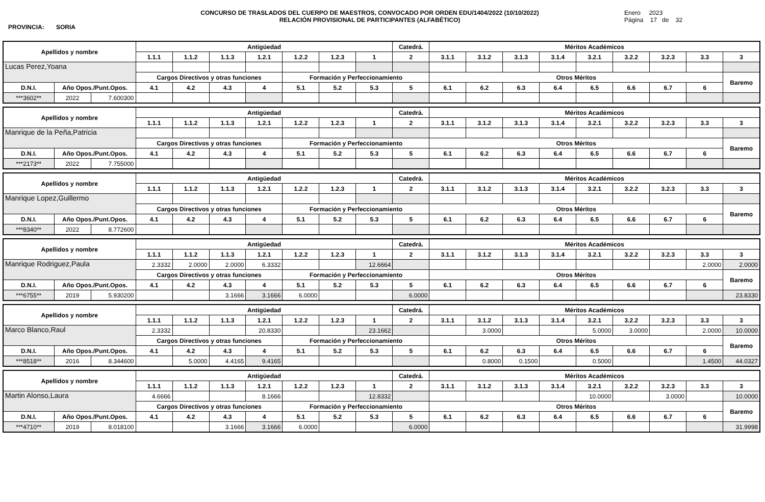PROVINCIA: SORIA
CONCURSO DE TRASLADOS DEL CUERPO DE MAESTROS, CONVOCADO POR ORDEN EDU/1404/2022 (10/10/2022)
RELACIÓN PROVISIONAL DE PARTICIPANTES (ALFABÉTICO)
Enero 2023
Página 17 de 32
| Apellidos y nombre | | | Antigüedad | | | | | | | Catedrá. | Méritos Académicos | | | | | | | | |
| --- | --- | --- | --- | --- | --- | --- | --- | --- | --- | --- | --- | --- | --- | --- | --- | --- | --- | --- | --- |
| | | | 1.1.1 | 1.1.2 | 1.1.3 | 1.2.1 | 1.2.2 | 1.2.3 | 1 | 2 | 3.1.1 | 3.1.2 | 3.1.3 | 3.1.4 | 3.2.1 | 3.2.2 | 3.2.3 | 3.3 | 3 |
| Lucas Perez,Yoana | | | | | | | | | | | | | | | | | | | |
| | | | Cargos Directivos y otras funciones | | | | Formación y Perfeccionamiento | | | | Otros Méritos | | | | | | | | Baremo |
| D.N.I. | Año Opos./Punt.Opos. | | 4.1 | 4.2 | 4.3 | 4 | 5.1 | 5.2 | 5.3 | 5 | 6.1 | 6.2 | 6.3 | 6.4 | 6.5 | 6.6 | 6.7 | 6 | |
| ***3602** | 2022 | 7.600300 | | | | | | | | | | | | | | | | | |
| Apellidos y nombre | | | Antigüedad | | | | | | | Catedrá. | Méritos Académicos | | | | | | | | |
| --- | --- | --- | --- | --- | --- | --- | --- | --- | --- | --- | --- | --- | --- | --- | --- | --- | --- | --- | --- |
| | | | 1.1.1 | 1.1.2 | 1.1.3 | 1.2.1 | 1.2.2 | 1.2.3 | 1 | 2 | 3.1.1 | 3.1.2 | 3.1.3 | 3.1.4 | 3.2.1 | 3.2.2 | 3.2.3 | 3.3 | 3 |
| Manrique de la Peña,Patricia | | | | | | | | | | | | | | | | | | | |
| | | | Cargos Directivos y otras funciones | | | | Formación y Perfeccionamiento | | | | Otros Méritos | | | | | | | | Baremo |
| D.N.I. | Año Opos./Punt.Opos. | | 4.1 | 4.2 | 4.3 | 4 | 5.1 | 5.2 | 5.3 | 5 | 6.1 | 6.2 | 6.3 | 6.4 | 6.5 | 6.6 | 6.7 | 6 | |
| ***2173** | 2022 | 7.755000 | | | | | | | | | | | | | | | | | |
| Apellidos y nombre | | | Antigüedad | | | | | | | Catedrá. | Méritos Académicos | | | | | | | | |
| --- | --- | --- | --- | --- | --- | --- | --- | --- | --- | --- | --- | --- | --- | --- | --- | --- | --- | --- | --- |
| | | | 1.1.1 | 1.1.2 | 1.1.3 | 1.2.1 | 1.2.2 | 1.2.3 | 1 | 2 | 3.1.1 | 3.1.2 | 3.1.3 | 3.1.4 | 3.2.1 | 3.2.2 | 3.2.3 | 3.3 | 3 |
| Manrique Lopez,Guillermo | | | | | | | | | | | | | | | | | | | |
| | | | Cargos Directivos y otras funciones | | | | Formación y Perfeccionamiento | | | | Otros Méritos | | | | | | | | Baremo |
| D.N.I. | Año Opos./Punt.Opos. | | 4.1 | 4.2 | 4.3 | 4 | 5.1 | 5.2 | 5.3 | 5 | 6.1 | 6.2 | 6.3 | 6.4 | 6.5 | 6.6 | 6.7 | 6 | |
| ***8340** | 2022 | 8.772600 | | | | | | | | | | | | | | | | | |
| Apellidos y nombre | | | Antigüedad | | | | | | | Catedrá. | Méritos Académicos | | | | | | | | |
| --- | --- | --- | --- | --- | --- | --- | --- | --- | --- | --- | --- | --- | --- | --- | --- | --- | --- | --- | --- |
| | | | 1.1.1 | 1.1.2 | 1.1.3 | 1.2.1 | 1.2.2 | 1.2.3 | 1 | 2 | 3.1.1 | 3.1.2 | 3.1.3 | 3.1.4 | 3.2.1 | 3.2.2 | 3.2.3 | 3.3 | 3 |
| Manrique Rodriguez,Paula | | | 2.3332 | 2.0000 | 2.0000 | 6.3332 | | | 12.6664 | | | | | | | | | 2.0000 | 2.0000 |
| | | | Cargos Directivos y otras funciones | | | | Formación y Perfeccionamiento | | | | Otros Méritos | | | | | | | | Baremo |
| D.N.I. | Año Opos./Punt.Opos. | | 4.1 | 4.2 | 4.3 | 4 | 5.1 | 5.2 | 5.3 | 5 | 6.1 | 6.2 | 6.3 | 6.4 | 6.5 | 6.6 | 6.7 | 6 | |
| ***6755** | 2019 | 5.930200 | | | 3.1666 | 3.1666 | 6.0000 | | | 6.0000 | | | | | | | | | 23.8330 |
| Apellidos y nombre | | | Antigüedad | | | | | | | Catedrá. | Méritos Académicos | | | | | | | | |
| --- | --- | --- | --- | --- | --- | --- | --- | --- | --- | --- | --- | --- | --- | --- | --- | --- | --- | --- | --- |
| | | | 1.1.1 | 1.1.2 | 1.1.3 | 1.2.1 | 1.2.2 | 1.2.3 | 1 | 2 | 3.1.1 | 3.1.2 | 3.1.3 | 3.1.4 | 3.2.1 | 3.2.2 | 3.2.3 | 3.3 | 3 |
| Marco Blanco,Raul | | | 2.3332 | | | 20.8330 | | | 23.1662 | | | 3.0000 | | | 5.0000 | 3.0000 | | 2.0000 | 10.0000 |
| | | | Cargos Directivos y otras funciones | | | | Formación y Perfeccionamiento | | | | Otros Méritos | | | | | | | | Baremo |
| D.N.I. | Año Opos./Punt.Opos. | | 4.1 | 4.2 | 4.3 | 4 | 5.1 | 5.2 | 5.3 | 5 | 6.1 | 6.2 | 6.3 | 6.4 | 6.5 | 6.6 | 6.7 | 6 | |
| ***8518** | 2016 | 8.344600 | | 5.0000 | 4.4165 | 9.4165 | | | | | | 0.8000 | 0.1500 | | 0.5000 | | | 1.4500 | 44.0327 |
| Apellidos y nombre | | | Antigüedad | | | | | | | Catedrá. | Méritos Académicos | | | | | | | | |
| --- | --- | --- | --- | --- | --- | --- | --- | --- | --- | --- | --- | --- | --- | --- | --- | --- | --- | --- | --- |
| | | | 1.1.1 | 1.1.2 | 1.1.3 | 1.2.1 | 1.2.2 | 1.2.3 | 1 | 2 | 3.1.1 | 3.1.2 | 3.1.3 | 3.1.4 | 3.2.1 | 3.2.2 | 3.2.3 | 3.3 | 3 |
| Martin Alonso,Laura | | | 4.6666 | | | 8.1666 | | | 12.8332 | | | | | | 10.0000 | | 3.0000 | | 10.0000 |
| | | | Cargos Directivos y otras funciones | | | | Formación y Perfeccionamiento | | | | Otros Méritos | | | | | | | | Baremo |
| D.N.I. | Año Opos./Punt.Opos. | | 4.1 | 4.2 | 4.3 | 4 | 5.1 | 5.2 | 5.3 | 5 | 6.1 | 6.2 | 6.3 | 6.4 | 6.5 | 6.6 | 6.7 | 6 | |
| ***4710** | 2019 | 8.018100 | | | 3.1666 | 3.1666 | 6.0000 | | | 6.0000 | | | | | | | | | 31.9998 |